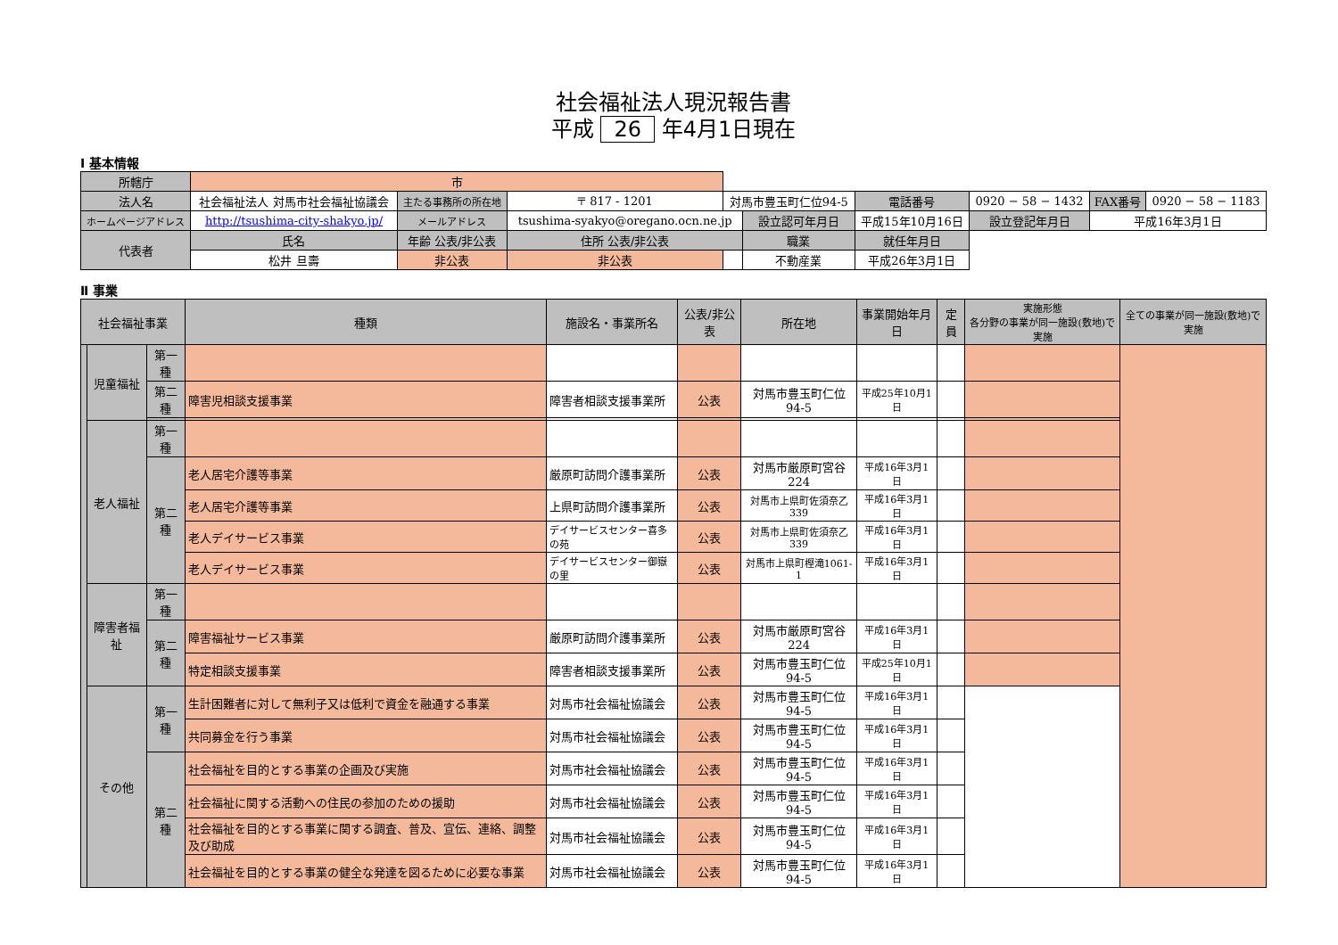社会福祉法人現況報告書
平成 26 年4月1日現在
Ⅰ 基本情報
| 所轄庁 | 市 | | | | | | | | | |
| 法人名 | 社会福祉法人 対馬市社会福祉協議会 | 主たる事務所の所在地 | 〒 817 - 1201 | 対馬市豊玉町仁位94-5 | | 電話番号 | 0920 − 58 − 1432 | | FAX番号 | 0920 − 58 − 1183 |
| ホームページアドレス | http://tsushima-city-shakyo.jp/ | メールアドレス | tsushima-syakyo@oregano.ocn.ne.jp | | 設立認可年月日 | 平成15年10月16日 | | 設立登記年月日 | 平成16年3月1日 | |
| 代表者 | 氏名 | 年齢 公表/非公表 | 住所 公表/非公表 | | 職業 | 就任年月日 | | | | |
| | 松井 旦壽 | 非公表 | 非公表 | | 不動産業 | 平成26年3月1日 | | | | |
Ⅱ 事業
| 社会福祉事業 | | | 種類 | 施設名・事業所名 | 公表/非公表 | 所在地 | 事業開始年月日 | 定員 | 実施形態 各分野の事業が同一施設(敷地)で実施 | 全ての事業が同一施設(敷地)で実施 |
| --- | --- | --- | --- | --- | --- | --- | --- | --- | --- | --- |
| | 児童福祉 | 第一種 | | | | | | | | |
| | | 第二種 | 障害児相談支援事業 | 障害者相談支援事業所 | 公表 | 対馬市豊玉町仁位94-5 | 平成25年10月1日 | | | |
| | 老人福祉 | 第一種 | | | | | | | | |
| | | 第二種 | 老人居宅介護等事業 | 厳原町訪問介護事業所 | 公表 | 対馬市厳原町宮谷224 | 平成16年3月1日 | | | |
| | | | 老人居宅介護等事業 | 上県町訪問介護事業所 | 公表 | 対馬市上県町佐須奈乙339 | 平成16年3月1日 | | | |
| | | | 老人デイサービス事業 | デイサービスセンター喜多の苑 | 公表 | 対馬市上県町佐須奈乙339 | 平成16年3月1日 | | | |
| | | | 老人デイサービス事業 | デイサービスセンター御嶽の里 | 公表 | 対馬市上県町樫滝1061-1 | 平成16年3月1日 | | | |
| | 障害者福祉 | 第一種 | | | | | | | | |
| | | 第二種 | 障害福祉サービス事業 | 厳原町訪問介護事業所 | 公表 | 対馬市厳原町宮谷224 | 平成16年3月1日 | | | |
| | | | 特定相談支援事業 | 障害者相談支援事業所 | 公表 | 対馬市豊玉町仁位94-5 | 平成25年10月1日 | | | |
| | その他 | 第一種 | 生計困難者に対して無利子又は低利で資金を融通する事業 | 対馬市社会福祉協議会 | 公表 | 対馬市豊玉町仁位94-5 | 平成16年3月1日 | | | |
| | | | 共同募金を行う事業 | 対馬市社会福祉協議会 | 公表 | 対馬市豊玉町仁位94-5 | 平成16年3月1日 | | | |
| | | 第二種 | 社会福祉を目的とする事業の企画及び実施 | 対馬市社会福祉協議会 | 公表 | 対馬市豊玉町仁位94-5 | 平成16年3月1日 | | | |
| | | | 社会福祉に関する活動への住民の参加のための援助 | 対馬市社会福祉協議会 | 公表 | 対馬市豊玉町仁位94-5 | 平成16年3月1日 | | | |
| | | | 社会福祉を目的とする事業に関する調査、普及、宣伝、連絡、調整及び助成 | 対馬市社会福祉協議会 | 公表 | 対馬市豊玉町仁位94-5 | 平成16年3月1日 | | | |
| | | | 社会福祉を目的とする事業の健全な発達を図るために必要な事業 | 対馬市社会福祉協議会 | 公表 | 対馬市豊玉町仁位94-5 | 平成16年3月1日 | | | |